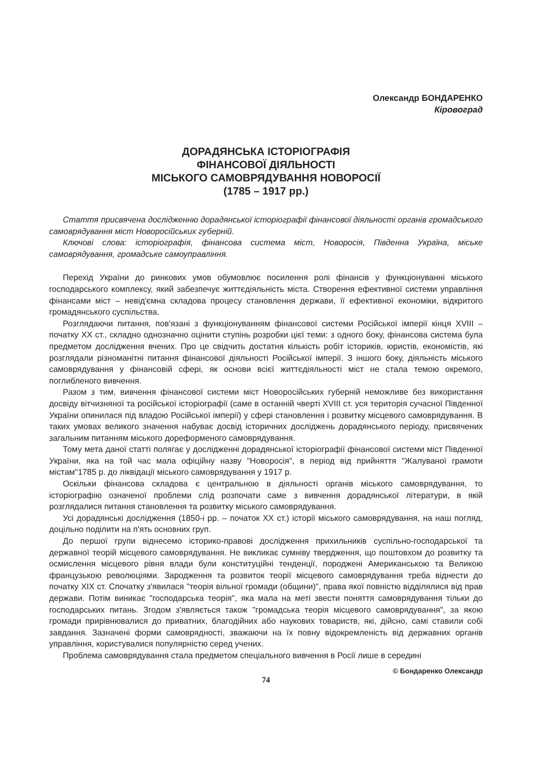Олександр БОНДАРЕНКО
Кіровоград
ДОРАДЯНСЬКА ІСТОРІОГРАФІЯ
ФІНАНСОВОЇ ДІЯЛЬНОСТІ
МІСЬКОГО САМОВРЯДУВАННЯ НОВОРОСІЇ
(1785 – 1917 рр.)
Стаття присвячена дослідженню дорадянської історіографії фінансової діяльності органів громадського самоврядування міст Новоросійських губерній.
Ключові слова: історіографія, фінансова система міст, Новоросія, Південна Україна, міське самоврядування, громадське самоуправління.
Перехід України до ринкових умов обумовлює посилення ролі фінансів у функціонуванні міського господарського комплексу, який забезпечує життєдіяльність міста. Створення ефективної системи управління фінансами міст – невід'ємна складова процесу становлення держави, її ефективної економіки, відкритого громадянського суспільства.
Розглядаючи питання, пов'язані з функціонуванням фінансової системи Російської імперії кінця XVIII – початку XX ст., складно однозначно оцінити ступінь розробки цієї теми: з одного боку, фінансова система була предметом дослідження вчених. Про це свідчить достатня кількість робіт істориків, юристів, економістів, які розглядали різноманітні питання фінансової діяльності Російської імперії. З іншого боку, діяльність міського самоврядування у фінансовій сфері, як основи всієї життєдіяльності міст не стала темою окремого, поглибленого вивчення.
Разом з тим, вивчення фінансової системи міст Новоросійських губерній неможливе без використання досвіду вітчизняної та російської історіографії (саме в останній чверті XVIII ст. уся територія сучасної Південної України опинилася під владою Російської імперії) у сфері становлення і розвитку місцевого самоврядування. В таких умовах великого значення набуває досвід історичних досліджень дорадянського періоду, присвячених загальним питанням міського дореформеного самоврядування.
Тому мета даної статті полягає у дослідженні дорадянської історіографії фінансової системи міст Південної України, яка на той час мала офіційну назву "Новоросія", в період від прийняття "Жалуваної грамоти містам"1785 р. до ліквідації міського самоврядування у 1917 р.
Оскільки фінансова складова є центральною в діяльності органів міського самоврядування, то історіографію означеної проблеми слід розпочати саме з вивчення дорадянської літератури, в якій розглядалися питання становлення та розвитку міського самоврядування.
Усі дорадянські дослідження (1850-і рр. – початок XX ст.) історії міського самоврядування, на наш погляд, доцільно поділити на п'ять основних груп.
До першої групи віднесемо історико-правові дослідження прихильників суспільно-господарської та державної теорій місцевого самоврядування. Не викликає сумніву твердження, що поштовхом до розвитку та осмислення місцевого рівня влади були конституційні тенденції, породжені Американською та Великою французькою революціями. Зародження та розвиток теорії місцевого самоврядування треба віднести до початку XIX ст. Спочатку з'явилася "теорія вільної громади (общини)", права якої повністю відділялися від прав держави. Потім виникає "господарська теорія", яка мала на меті звести поняття самоврядування тільки до господарських питань. Згодом з'являється також "громадська теорія місцевого самоврядування", за якою громади прирівнювалися до приватних, благодійних або наукових товариств, які, дійсно, самі ставили собі завдання. Зазначені форми самоврядності, зважаючи на їх повну відокремленість від державних органів управління, користувалися популярністю серед учених.
Проблема самоврядування стала предметом спеціального вивчення в Росії лише в середині
© Бондаренко Олександр
74